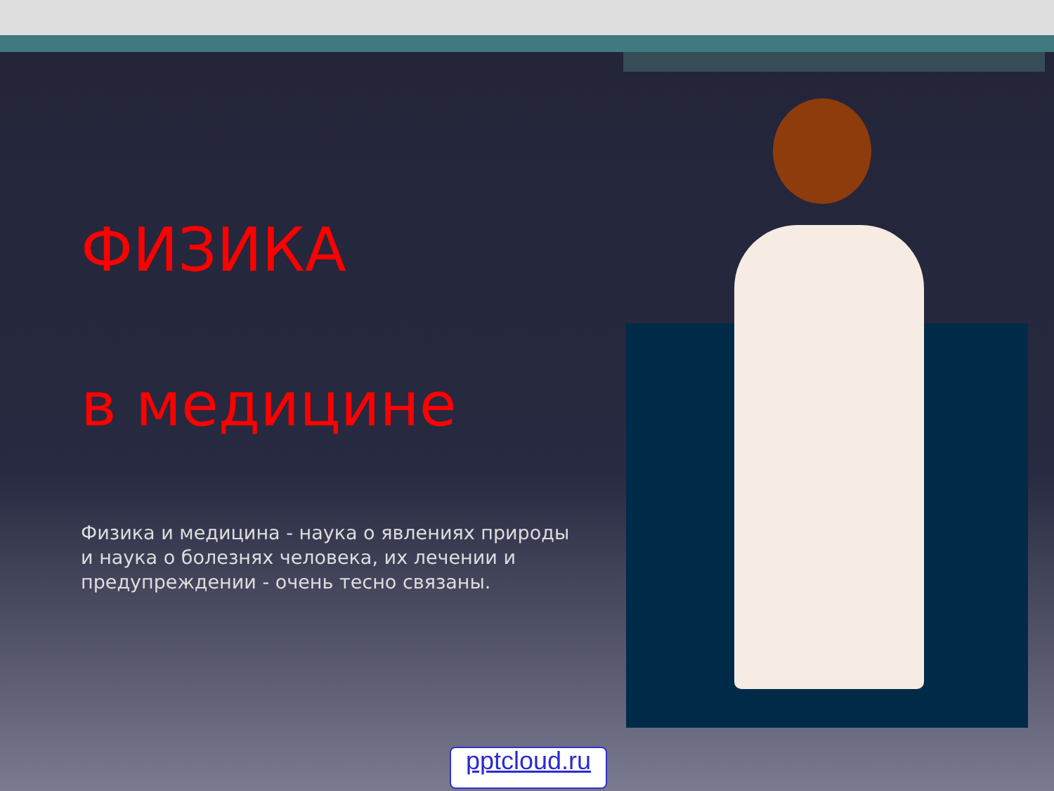ФИЗИКА
в медицине
Физика и медицина - наука о явлениях природы и наука о болезнях человека, их лечении и предупреждении - очень тесно связаны.
pptcloud.ru